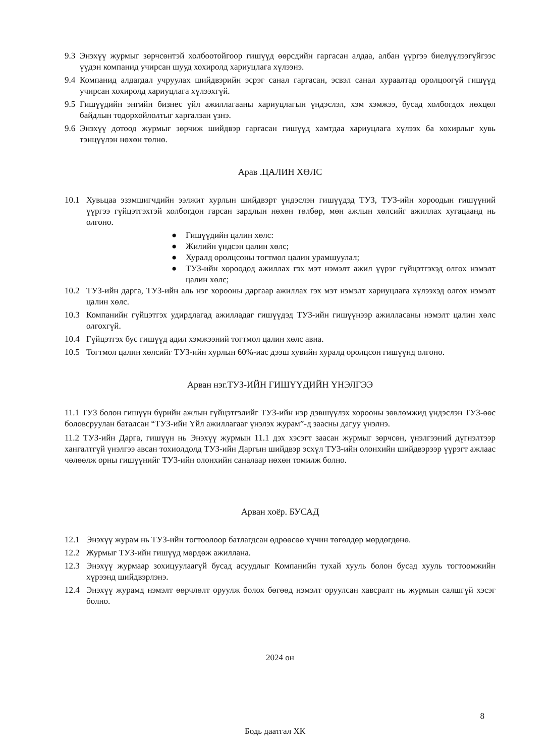9.3
Энэхүү журмыг зөрчсөнтэй холбоотойгоор гишүүд өөрсдийн гаргасан алдаа, албан үүргээ биелүүлээгүйгээс үүдэн компанид учирсан шууд хохиролд хариуцлага хүлээнэ.
9.4
Компанид алдагдал учруулах шийдвэрийн эсрэг санал гаргасан, эсвэл санал хураалтад оролцоогүй гишүүд учирсан хохиролд хариуцлага хүлээхгүй.
9.5
Гишүүдийн энгийн бизнес үйл ажиллагааны хариуцлагын үндэслэл, хэм хэмжээ, бусад холбогдох нөхцөл байдлын тодорхойлолтыг харгалзан үзнэ.
9.6
Энэхүү дотоод журмыг зөрчиж шийдвэр гаргасан гишүүд хамтдаа хариуцлага хүлээх ба хохирлыг хувь тэнцүүлэн нөхөн төлнө.
Арав .ЦАЛИН ХӨЛС
10.1 Хувьцаа эзэмшигчдийн ээлжит хурлын шийдвэрт үндэслэн гишүүдэд ТУЗ, ТУЗ-ийн хороодын гишүүний үүргээ гүйцэтгэхтэй холбогдон гарсан зардлын нөхөн төлбөр, мөн ажлын хөлсийг ажиллах хугацаанд нь олгоно.
● Гишүүдийн цалин хөлс:
● Жилийн үндсэн цалин хөлс;
● Хуралд оролцсоны тогтмол цалин урамшуулал;
● ТУЗ-ийн хороодод ажиллах гэх мэт нэмэлт ажил үүрэг гүйцэтгэхэд олгох нэмэлт цалин хөлс;
10.2 ТУЗ-ийн дарга, ТУЗ-ийн аль нэг хорооны даргаар ажиллах гэх мэт нэмэлт хариуцлага хүлээхэд олгох нэмэлт цалин хөлс.
10.3 Компанийн гүйцэтгэх удирдлагад ажилладаг гишүүдэд ТУЗ-ийн гишүүнээр ажилласаны нэмэлт цалин хөлс олгохгүй.
10.4 Гүйцэтгэх бус гишүүд адил хэмжээний тогтмол цалин хөлс авна.
10.5 Тогтмол цалин хөлсийг ТУЗ-ийн хурлын 60%-иас дээш хувийн хуралд оролцсон гишүүнд олгоно.
Арван нэг.ТУЗ-ИЙН ГИШҮҮДИЙН ҮНЭЛГЭЭ
11.1 ТУЗ болон гишүүн бүрийн ажлын гүйцэтгэлийг ТУЗ-ийн нэр дэвшүүлэх хорооны зөвлөмжид үндэслэн ТУЗ-өөс боловсруулан баталсан “ТУЗ-ийн Үйл ажиллагааг үнэлэх журам”-д заасны дагуу үнэлнэ.
11.2 ТУЗ-ийн Дарга, гишүүн нь Энэхүү журмын 11.1 дэх хэсэгт заасан журмыг зөрчсөн, үнэлгээний дүгнэлтээр хангалтгүй үнэлгээ авсан тохиолдолд ТУЗ-ийн Даргын шийдвэр эсхүл ТУЗ-ийн олонхийн шийдвэрээр үүрэгт ажлаас чөлөөлж орны гишүүнийг ТУЗ-ийн олонхийн саналаар нөхөн томилж болно.
Арван хоёр. БУСАД
12.1 Энэхүү журам нь ТУЗ-ийн тогтоолоор батлагдсан өдрөөсөө хүчин төгөлдөр мөрдөгдөнө.
12.2 Журмыг ТУЗ-ийн гишүүд мөрдөж ажиллана.
12.3 Энэхүү журмаар зохицуулаагүй бусад асуудлыг Компанийн тухай хууль болон бусад хууль тогтоомжийн хүрээнд шийдвэрлэнэ.
12.4 Энэхүү журамд нэмэлт өөрчлөлт оруулж болох бөгөөд нэмэлт оруулсан хавсралт нь журмын салшгүй хэсэг болно.
2024 он
8
Бодь даатгал ХК